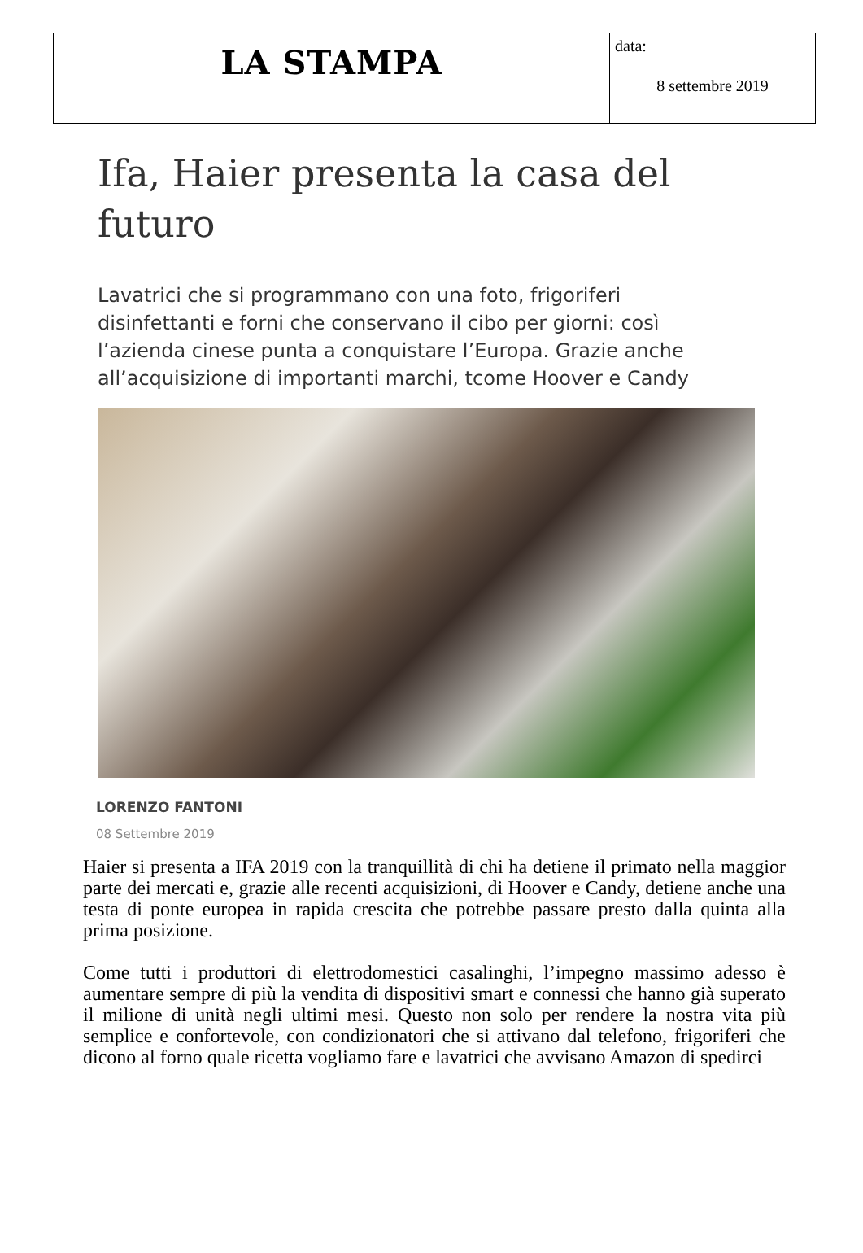| LA STAMPA | data: 8 settembre 2019 |
Ifa, Haier presenta la casa del futuro
Lavatrici che si programmano con una foto, frigoriferi disinfettanti e forni che conservano il cibo per giorni: così l’azienda cinese punta a conquistare l’Europa. Grazie anche all’acquisizione di importanti marchi, tcome Hoover e Candy
LORENZO FANTONI
08 Settembre 2019
Haier si presenta a IFA 2019 con la tranquillità di chi ha detiene il primato nella maggior parte dei mercati e, grazie alle recenti acquisizioni, di Hoover e Candy, detiene anche una testa di ponte europea in rapida crescita che potrebbe passare presto dalla quinta alla prima posizione.
Come tutti i produttori di elettrodomestici casalinghi, l’impegno massimo adesso è aumentare sempre di più la vendita di dispositivi smart e connessi che hanno già superato il milione di unità negli ultimi mesi. Questo non solo per rendere la nostra vita più semplice e confortevole, con condizionatori che si attivano dal telefono, frigoriferi che dicono al forno quale ricetta vogliamo fare e lavatrici che avvisano Amazon di spedirci